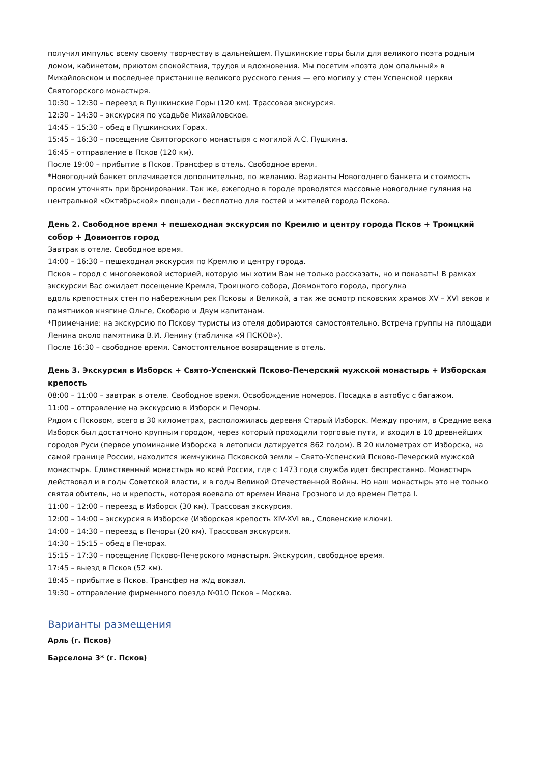получил импульс всему своему творчеству в дальнейшем. Пушкинские горы были для великого поэта родным домом, кабинетом, приютом спокойствия, трудов и вдохновения. Мы посетим «поэта дом опальный» в Михайловском и последнее пристанище великого русского гения — его могилу у стен Успенской церкви Святогорского монастыря.
10:30 – 12:30 – переезд в Пушкинские Горы (120 км). Трассовая экскурсия.
12:30 – 14:30 – экскурсия по усадьбе Михайловское.
14:45 – 15:30 – обед в Пушкинских Горах.
15:45 – 16:30 – посещение Святогорского монастыря с могилой А.С. Пушкина.
16:45 – отправление в Псков (120 км).
После 19:00 – прибытие в Псков. Трансфер в отель. Свободное время.
*Новогодний банкет оплачивается дополнительно, по желанию. Варианты Новогоднего банкета и стоимость просим уточнять при бронировании. Так же, ежегодно в городе проводятся массовые новогодние гуляния на центральной «Октябрьской» площади - бесплатно для гостей и жителей города Пскова.
День 2. Свободное время + пешеходная экскурсия по Кремлю и центру города Псков + Троицкий собор + Довмонтов город
Завтрак в отеле. Свободное время.
14:00 – 16:30 – пешеходная экскурсия по Кремлю и центру города.
Псков – город с многовековой историей, которую мы хотим Вам не только рассказать, но и показать! В рамках экскурсии Вас ожидает посещение Кремля, Троицкого собора, Довмонтого города, прогулка
вдоль крепостных стен по набережным рек Псковы и Великой, а так же осмотр псковских храмов XV – XVI веков и
памятников княгине Ольге, Скобарю и Двум капитанам.
*Примечание: на экскурсию по Пскову туристы из отеля добираются самостоятельно. Встреча группы на площади Ленина около памятника В.И. Ленину (табличка «Я ПСКОВ»).
После 16:30 – свободное время. Самостоятельное возвращение в отель.
День 3. Экскурсия в Изборск + Свято-Успенский Псково-Печерский мужской монастырь + Изборская крепость
08:00 – 11:00 – завтрак в отеле. Свободное время. Освобождение номеров. Посадка в автобус с багажом.
11:00 – отправление на экскурсию в Изборск и Печоры.
Рядом с Псковом, всего в 30 километрах, расположилась деревня Старый Изборск. Между прочим, в Средние века
Изборск был достатчоно крупным городом, через который проходили торговые пути, и входил в 10 древнейших
городов Руси (первое упоминание Изборска в летописи датируется 862 годом). В 20 километрах от Изборска, на
самой границе России, находится жемчужина Псковской земли – Свято-Успенский Псково-Печерский мужской монастырь. Единственный монастырь во всей России, где с 1473 года служба идет беспрестанно. Монастырь действовал и в годы Советской власти, и в годы Великой Отечественной Войны. Но наш монастырь это не только святая обитель, но и крепость, которая воевала от времен Ивана Грозного и до времен Петра I.
11:00 – 12:00 – переезд в Изборск (30 км). Трассовая экскурсия.
12:00 – 14:00 – экскурсия в Изборске (Изборская крепость XIV-XVI вв., Словенские ключи).
14:00 – 14:30 – переезд в Печоры (20 км). Трассовая экскурсия.
14:30 – 15:15 – обед в Печорах.
15:15 – 17:30 – посещение Псково-Печерского монастыря. Экскурсия, свободное время.
17:45 – выезд в Псков (52 км).
18:45 – прибытие в Псков. Трансфер на ж/д вокзал.
19:30 – отправление фирменного поезда №010 Псков – Москва.
Варианты размещения
Арль (г. Псков)
Барселона 3* (г. Псков)